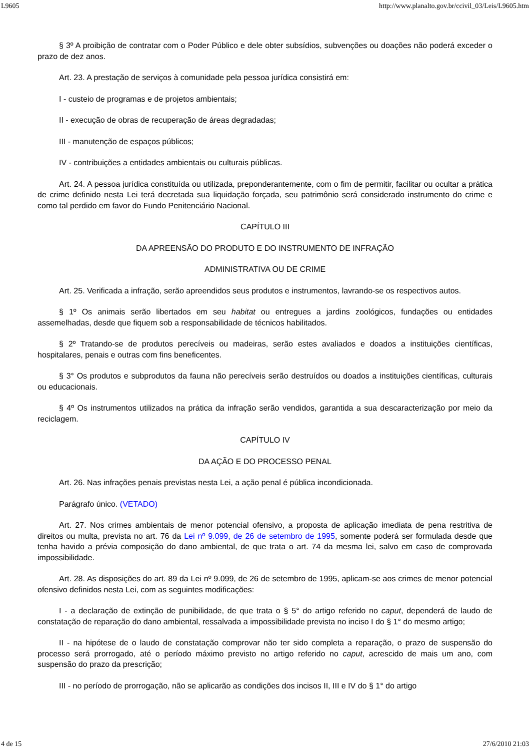L9605 http://www.planalto.gov.br/ccivil_03/Leis/L9605.htm
§ 3º A proibição de contratar com o Poder Público e dele obter subsídios, subvenções ou doações não poderá exceder o prazo de dez anos.
Art. 23. A prestação de serviços à comunidade pela pessoa jurídica consistirá em:
I - custeio de programas e de projetos ambientais;
II - execução de obras de recuperação de áreas degradadas;
III - manutenção de espaços públicos;
IV - contribuições a entidades ambientais ou culturais públicas.
Art. 24. A pessoa jurídica constituída ou utilizada, preponderantemente, com o fim de permitir, facilitar ou ocultar a prática de crime definido nesta Lei terá decretada sua liquidação forçada, seu patrimônio será considerado instrumento do crime e como tal perdido em favor do Fundo Penitenciário Nacional.
CAPÍTULO III
DA APREENSÃO DO PRODUTO E DO INSTRUMENTO DE INFRAÇÃO
ADMINISTRATIVA OU DE CRIME
Art. 25. Verificada a infração, serão apreendidos seus produtos e instrumentos, lavrando-se os respectivos autos.
§ 1º Os animais serão libertados em seu habitat ou entregues a jardins zoológicos, fundações ou entidades assemelhadas, desde que fiquem sob a responsabilidade de técnicos habilitados.
§ 2º Tratando-se de produtos perecíveis ou madeiras, serão estes avaliados e doados a instituições científicas, hospitalares, penais e outras com fins beneficentes.
§ 3° Os produtos e subprodutos da fauna não perecíveis serão destruídos ou doados a instituições científicas, culturais ou educacionais.
§ 4º Os instrumentos utilizados na prática da infração serão vendidos, garantida a sua descaracterização por meio da reciclagem.
CAPÍTULO IV
DA AÇÃO E DO PROCESSO PENAL
Art. 26. Nas infrações penais previstas nesta Lei, a ação penal é pública incondicionada.
Parágrafo único. (VETADO)
Art. 27. Nos crimes ambientais de menor potencial ofensivo, a proposta de aplicação imediata de pena restritiva de direitos ou multa, prevista no art. 76 da Lei nº 9.099, de 26 de setembro de 1995, somente poderá ser formulada desde que tenha havido a prévia composição do dano ambiental, de que trata o art. 74 da mesma lei, salvo em caso de comprovada impossibilidade.
Art. 28. As disposições do art. 89 da Lei nº 9.099, de 26 de setembro de 1995, aplicam-se aos crimes de menor potencial ofensivo definidos nesta Lei, com as seguintes modificações:
I - a declaração de extinção de punibilidade, de que trata o § 5° do artigo referido no caput, dependerá de laudo de constatação de reparação do dano ambiental, ressalvada a impossibilidade prevista no inciso I do § 1° do mesmo artigo;
II - na hipótese de o laudo de constatação comprovar não ter sido completa a reparação, o prazo de suspensão do processo será prorrogado, até o período máximo previsto no artigo referido no caput, acrescido de mais um ano, com suspensão do prazo da prescrição;
III - no período de prorrogação, não se aplicarão as condições dos incisos II, III e IV do § 1° do artigo
4 de 15 27/6/2010 21:03